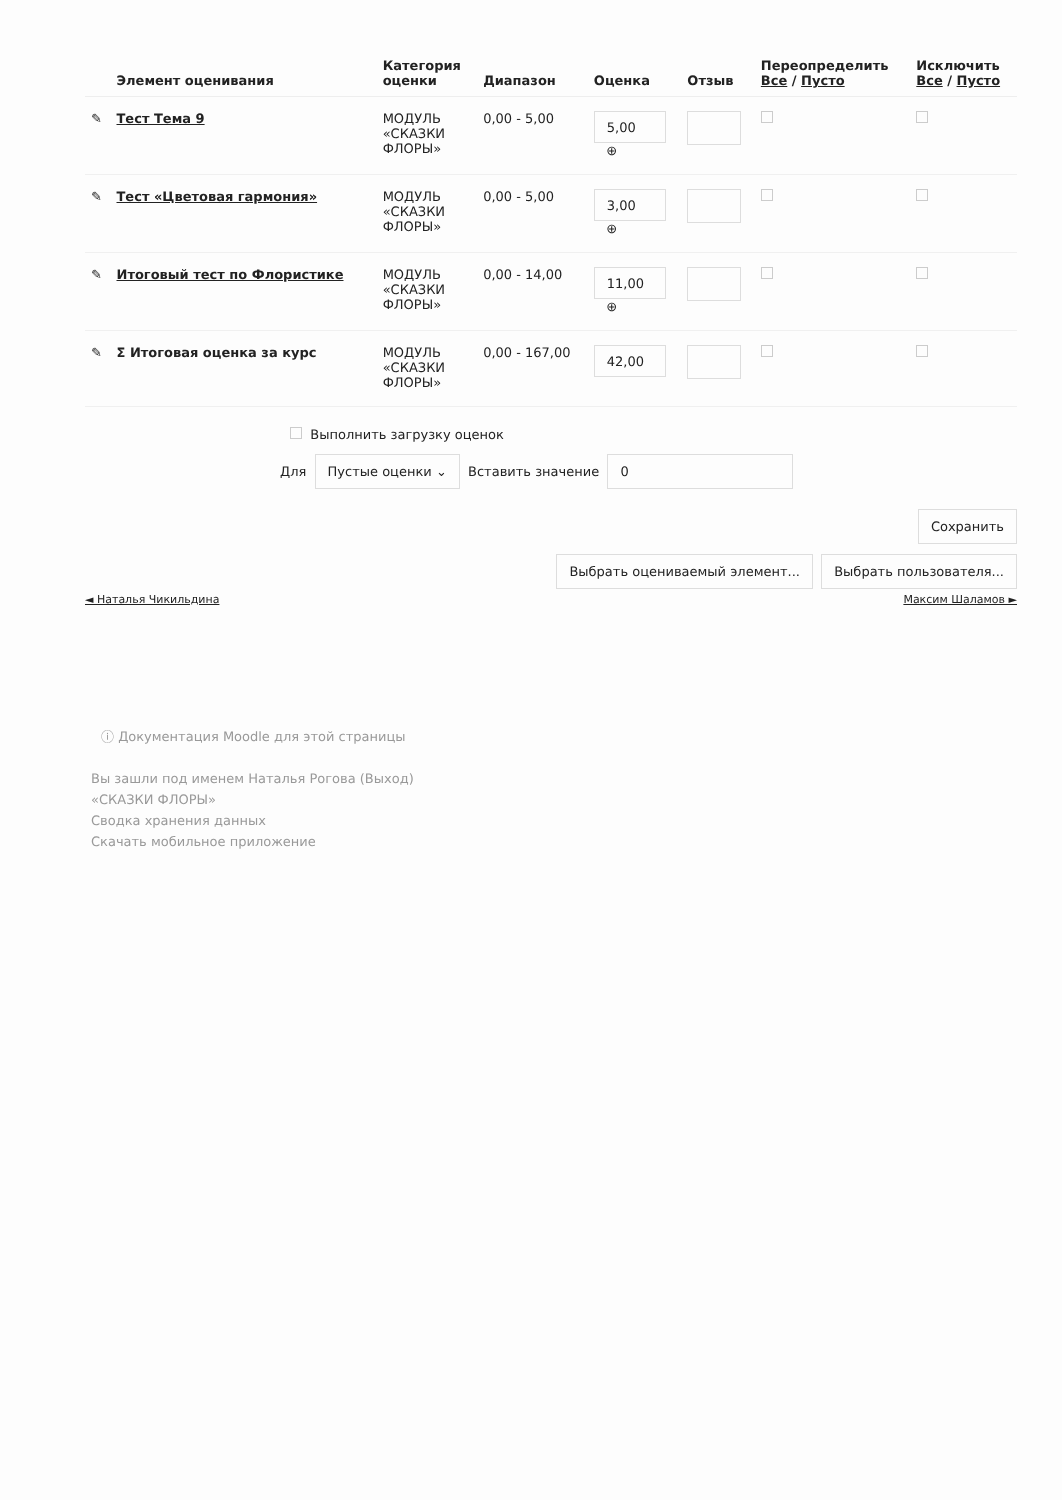| | Элемент оценивания | Категория оценки | Диапазон | Оценка | Отзыв | Переопределить Все / Пусто | Исключить Все / Пусто |
| --- | --- | --- | --- | --- | --- | --- | --- |
| ✎ | Тест Тема 9 | МОДУЛЬ «СКАЗКИ ФЛОРЫ» | 0,00 - 5,00 | 5,00 ⊕ | | | |
| ✎ | Тест «Цветовая гармония» | МОДУЛЬ «СКАЗКИ ФЛОРЫ» | 0,00 - 5,00 | 3,00 ⊕ | | | |
| ✎ | Итоговый тест по Флористике | МОДУЛЬ «СКАЗКИ ФЛОРЫ» | 0,00 - 14,00 | 11,00 ⊕ | | | |
| ✎ | Σ Итоговая оценка за курс | МОДУЛЬ «СКАЗКИ ФЛОРЫ» | 0,00 - 167,00 | 42,00 | | | |
Выполнить загрузку оценок
Для Пустые оценки ⌄ Вставить значение 0
Сохранить
Выбрать оцениваемый элемент... Выбрать пользователя...
◄ Наталья Чикильдина Максим Шаламов ►
ⓘ Документация Moodle для этой страницы
Вы зашли под именем Наталья Рогова (Выход)
«СКАЗКИ ФЛОРЫ»
Сводка хранения данных
Скачать мобильное приложение